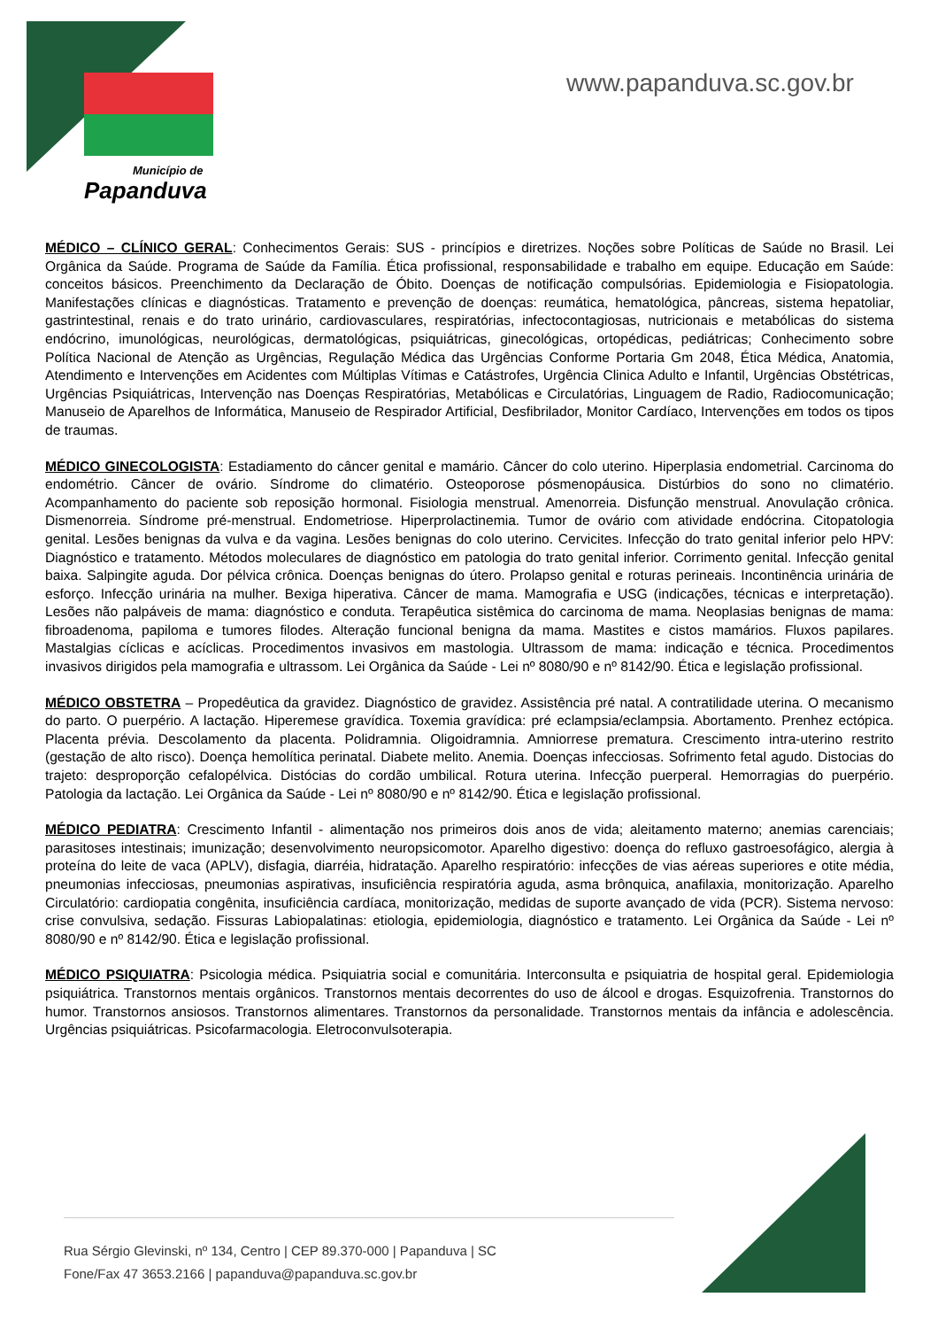Município de
Papanduva
www.papanduva.sc.gov.br
MÉDICO – CLÍNICO GERAL: Conhecimentos Gerais: SUS - princípios e diretrizes. Noções sobre Políticas de Saúde no Brasil. Lei Orgânica da Saúde. Programa de Saúde da Família. Ética profissional, responsabilidade e trabalho em equipe. Educação em Saúde: conceitos básicos. Preenchimento da Declaração de Óbito. Doenças de notificação compulsórias. Epidemiologia e Fisiopatologia. Manifestações clínicas e diagnósticas. Tratamento e prevenção de doenças: reumática, hematológica, pâncreas, sistema hepatoliar, gastrintestinal, renais e do trato urinário, cardiovasculares, respiratórias, infectocontagiosas, nutricionais e metabólicas do sistema endócrino, imunológicas, neurológicas, dermatológicas, psiquiátricas, ginecológicas, ortopédicas, pediátricas; Conhecimento sobre Política Nacional de Atenção as Urgências, Regulação Médica das Urgências Conforme Portaria Gm 2048, Ética Médica, Anatomia, Atendimento e Intervenções em Acidentes com Múltiplas Vítimas e Catástrofes, Urgência Clinica Adulto e Infantil, Urgências Obstétricas, Urgências Psiquiátricas, Intervenção nas Doenças Respiratórias, Metabólicas e Circulatórias, Linguagem de Radio, Radiocomunicação; Manuseio de Aparelhos de Informática, Manuseio de Respirador Artificial, Desfibrilador, Monitor Cardíaco, Intervenções em todos os tipos de traumas.
MÉDICO GINECOLOGISTA: Estadiamento do câncer genital e mamário. Câncer do colo uterino. Hiperplasia endometrial. Carcinoma do endométrio. Câncer de ovário. Síndrome do climatério. Osteoporose pósmenopáusica. Distúrbios do sono no climatério. Acompanhamento do paciente sob reposição hormonal. Fisiologia menstrual. Amenorreia. Disfunção menstrual. Anovulação crônica. Dismenorreia. Síndrome pré-menstrual. Endometriose. Hiperprolactinemia. Tumor de ovário com atividade endócrina. Citopatologia genital. Lesões benignas da vulva e da vagina. Lesões benignas do colo uterino. Cervicites. Infecção do trato genital inferior pelo HPV: Diagnóstico e tratamento. Métodos moleculares de diagnóstico em patologia do trato genital inferior. Corrimento genital. Infecção genital baixa. Salpingite aguda. Dor pélvica crônica. Doenças benignas do útero. Prolapso genital e roturas perineais. Incontinência urinária de esforço. Infecção urinária na mulher. Bexiga hiperativa. Câncer de mama. Mamografia e USG (indicações, técnicas e interpretação). Lesões não palpáveis de mama: diagnóstico e conduta. Terapêutica sistêmica do carcinoma de mama. Neoplasias benignas de mama: fibroadenoma, papiloma e tumores filodes. Alteração funcional benigna da mama. Mastites e cistos mamários. Fluxos papilares. Mastalgias cíclicas e acíclicas. Procedimentos invasivos em mastologia. Ultrassom de mama: indicação e técnica. Procedimentos invasivos dirigidos pela mamografia e ultrassom. Lei Orgânica da Saúde - Lei nº 8080/90 e nº 8142/90. Ética e legislação profissional.
MÉDICO OBSTETRA – Propedêutica da gravidez. Diagnóstico de gravidez. Assistência pré natal. A contratilidade uterina. O mecanismo do parto. O puerpério. A lactação. Hiperemese gravídica. Toxemia gravídica: pré eclampsia/eclampsia. Abortamento. Prenhez ectópica. Placenta prévia. Descolamento da placenta. Polidramnia. Oligoidramnia. Amniorrese prematura. Crescimento intra-uterino restrito (gestação de alto risco). Doença hemolítica perinatal. Diabete melito. Anemia. Doenças infecciosas. Sofrimento fetal agudo. Distocias do trajeto: desproporção cefalopélvica. Distócias do cordão umbilical. Rotura uterina. Infecção puerperal. Hemorragias do puerpério. Patologia da lactação. Lei Orgânica da Saúde - Lei nº 8080/90 e nº 8142/90. Ética e legislação profissional.
MÉDICO PEDIATRA: Crescimento Infantil - alimentação nos primeiros dois anos de vida; aleitamento materno; anemias carenciais; parasitoses intestinais; imunização; desenvolvimento neuropsicomotor. Aparelho digestivo: doença do refluxo gastroesofágico, alergia à proteína do leite de vaca (APLV), disfagia, diarréia, hidratação. Aparelho respiratório: infecções de vias aéreas superiores e otite média, pneumonias infecciosas, pneumonias aspirativas, insuficiência respiratória aguda, asma brônquica, anafilaxia, monitorização. Aparelho Circulatório: cardiopatia congênita, insuficiência cardíaca, monitorização, medidas de suporte avançado de vida (PCR). Sistema nervoso: crise convulsiva, sedação. Fissuras Labiopalatinas: etiologia, epidemiologia, diagnóstico e tratamento. Lei Orgânica da Saúde - Lei nº 8080/90 e nº 8142/90. Ética e legislação profissional.
MÉDICO PSIQUIATRA: Psicologia médica. Psiquiatria social e comunitária. Interconsulta e psiquiatria de hospital geral. Epidemiologia psiquiátrica. Transtornos mentais orgânicos. Transtornos mentais decorrentes do uso de álcool e drogas. Esquizofrenia. Transtornos do humor. Transtornos ansiosos. Transtornos alimentares. Transtornos da personalidade. Transtornos mentais da infância e adolescência. Urgências psiquiátricas. Psicofarmacologia. Eletroconvulsoterapia.
Rua Sérgio Glevinski, nº 134, Centro | CEP 89.370-000 | Papanduva | SC
Fone/Fax 47 3653.2166 | papanduva@papanduva.sc.gov.br